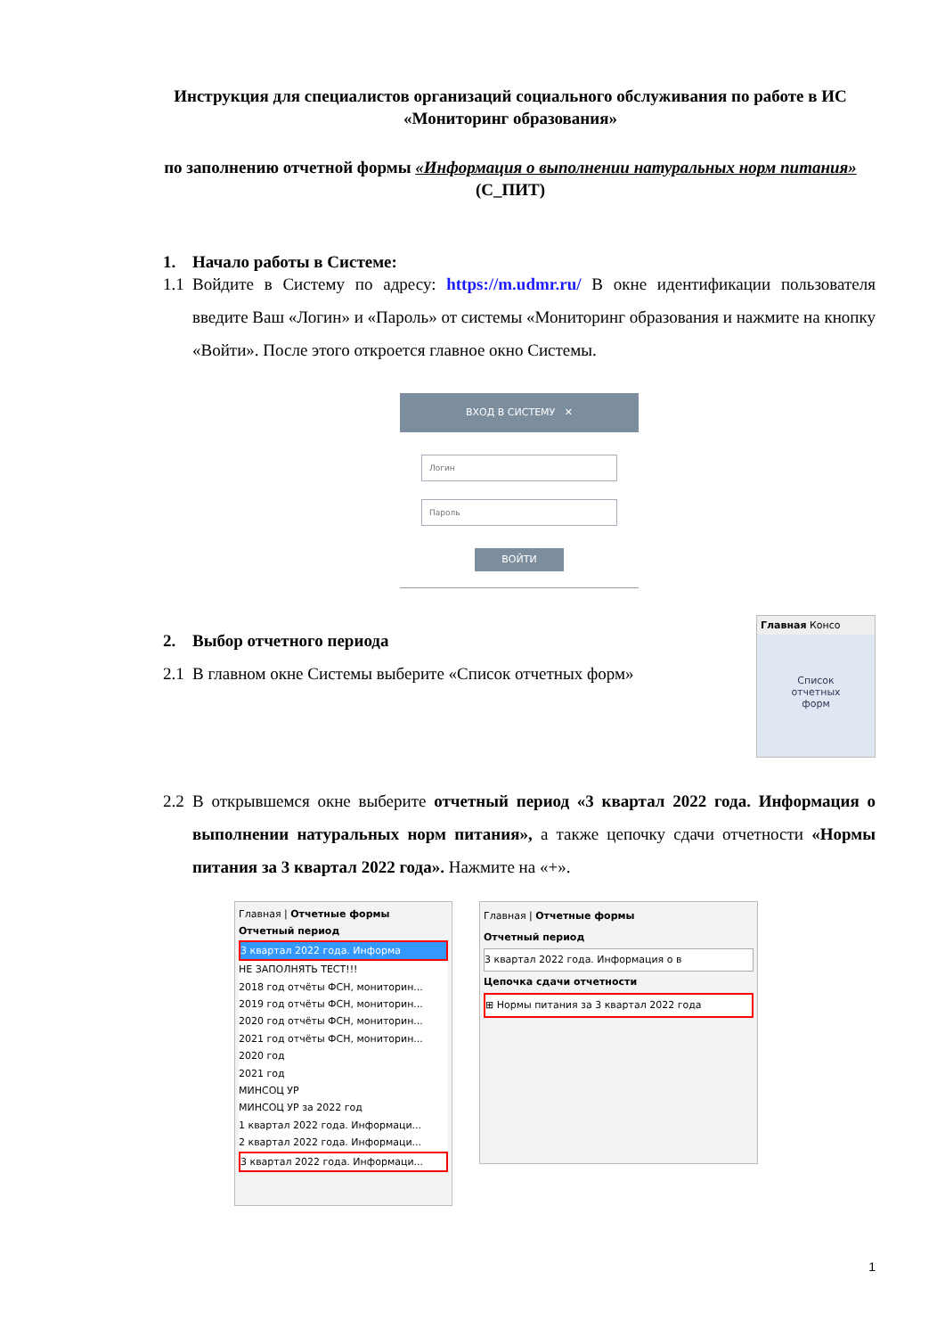Инструкция для специалистов организаций социального обслуживания по работе в ИС «Мониторинг образования»
по заполнению отчетной формы «Информация о выполнении натуральных норм питания» (С_ПИТ)
1. Начало работы в Системе:
1.1 Войдите в Систему по адресу: https://m.udmr.ru/ В окне идентификации пользователя введите Ваш «Логин» и «Пароль» от системы «Мониторинг образования и нажмите на кнопку «Войти». После этого откроется главное окно Системы.
ВХОД В СИСТЕМУ ✕
Логин
Пароль
ВОЙТИ
2. Выбор отчетного периода
2.1 В главном окне Системы выберите «Список отчетных форм»
Главная Консо
Список
отчетных
форм
2.2 В открывшемся окне выберите отчетный период «3 квартал 2022 года. Информация о выполнении натуральных норм питания», а также цепочку сдачи отчетности «Нормы питания за 3 квартал 2022 года». Нажмите на «+».
Главная | Отчетные формы
Отчетный период
3 квартал 2022 года. Информа
НЕ ЗАПОЛНЯТЬ ТЕСТ!!!
2018 год отчёты ФСН, мониторин...
2019 год отчёты ФСН, мониторин...
2020 год отчёты ФСН, мониторин...
2021 год отчёты ФСН, мониторин...
2020 год
2021 год
МИНСОЦ УР
МИНСОЦ УР за 2022 год
1 квартал 2022 года. Информаци...
2 квартал 2022 года. Информаци...
3 квартал 2022 года. Информаци...
Главная | Отчетные формы
Отчетный период
3 квартал 2022 года. Информация о в
Цепочка сдачи отчетности
⊞ Нормы питания за 3 квартал 2022 года
1